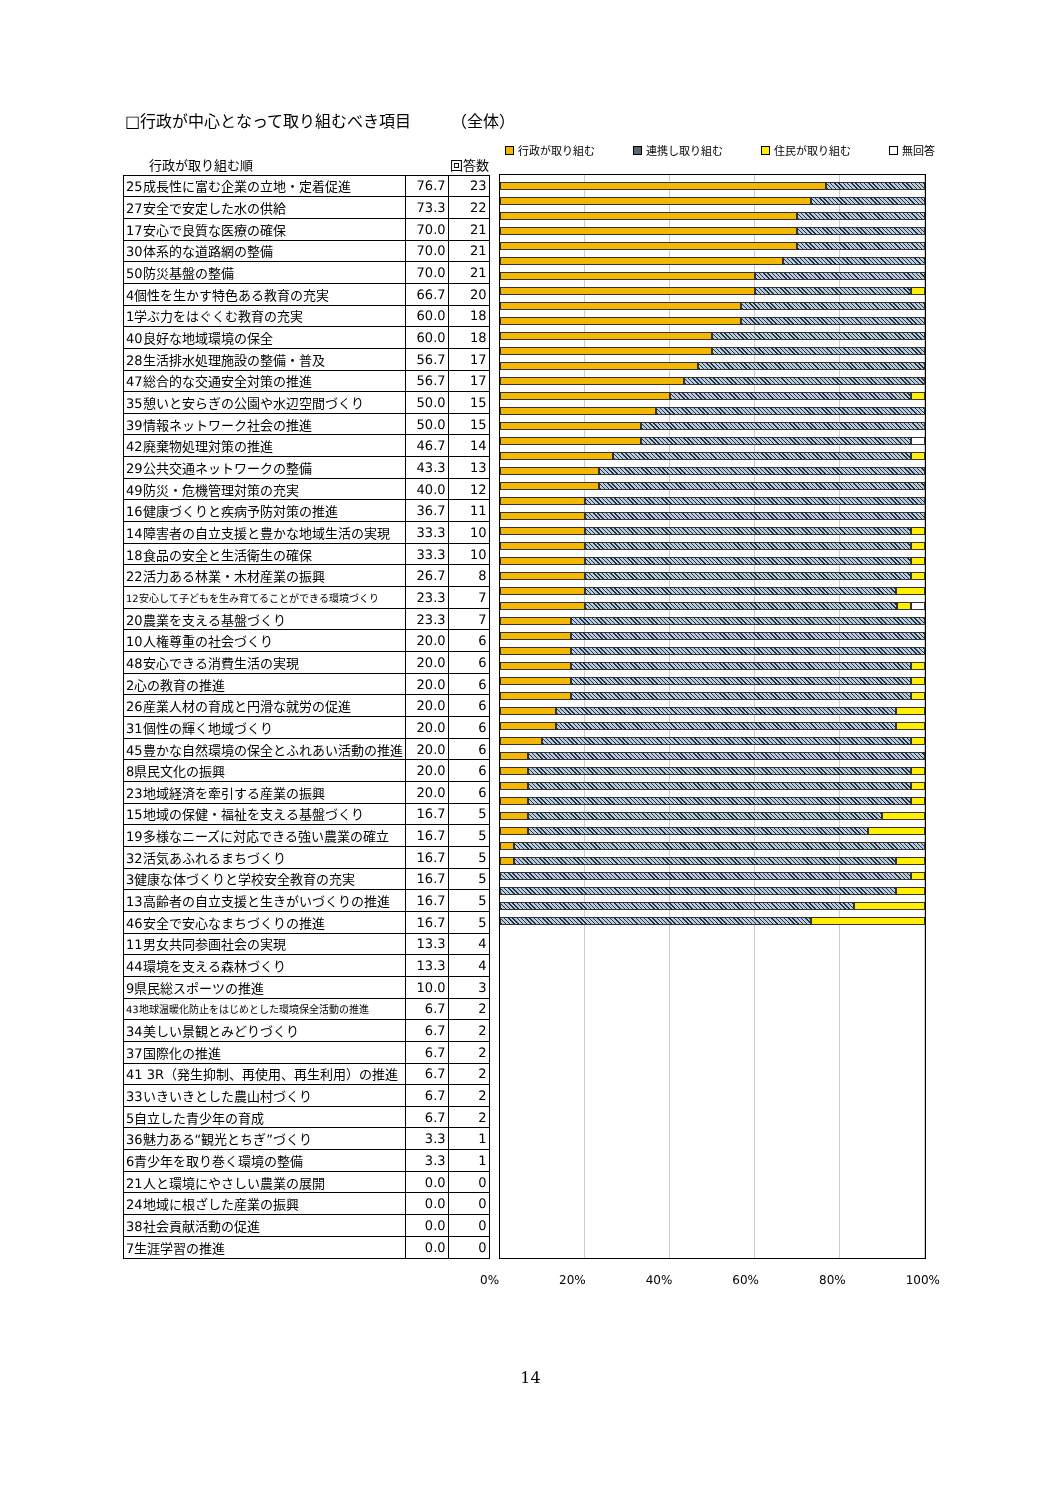□行政が中心となって取り組むべき項目　　　（全体）
行政が取り組む 連携し取り組む 住民が取り組む 無回答
| 行政が取り組む順 | | 回答数 |
| --- | --- | --- |
| 25成長性に富む企業の立地・定着促進 | 76.7 | 23 |
| 27安全で安定した水の供給 | 73.3 | 22 |
| 17安心で良質な医療の確保 | 70.0 | 21 |
| 30体系的な道路網の整備 | 70.0 | 21 |
| 50防災基盤の整備 | 70.0 | 21 |
| 4個性を生かす特色ある教育の充実 | 66.7 | 20 |
| 1学ぶ力をはぐくむ教育の充実 | 60.0 | 18 |
| 40良好な地域環境の保全 | 60.0 | 18 |
| 28生活排水処理施設の整備・普及 | 56.7 | 17 |
| 47総合的な交通安全対策の推進 | 56.7 | 17 |
| 35憩いと安らぎの公園や水辺空間づくり | 50.0 | 15 |
| 39情報ネットワーク社会の推進 | 50.0 | 15 |
| 42廃棄物処理対策の推進 | 46.7 | 14 |
| 29公共交通ネットワークの整備 | 43.3 | 13 |
| 49防災・危機管理対策の充実 | 40.0 | 12 |
| 16健康づくりと疾病予防対策の推進 | 36.7 | 11 |
| 14障害者の自立支援と豊かな地域生活の実現 | 33.3 | 10 |
| 18食品の安全と生活衛生の確保 | 33.3 | 10 |
| 22活力ある林業・木材産業の振興 | 26.7 | 8 |
| 12安心して子どもを生み育てることができる環境づくり | 23.3 | 7 |
| 20農業を支える基盤づくり | 23.3 | 7 |
| 10人権尊重の社会づくり | 20.0 | 6 |
| 48安心できる消費生活の実現 | 20.0 | 6 |
| 2心の教育の推進 | 20.0 | 6 |
| 26産業人材の育成と円滑な就労の促進 | 20.0 | 6 |
| 31個性の輝く地域づくり | 20.0 | 6 |
| 45豊かな自然環境の保全とふれあい活動の推進 | 20.0 | 6 |
| 8県民文化の振興 | 20.0 | 6 |
| 23地域経済を牽引する産業の振興 | 20.0 | 6 |
| 15地域の保健・福祉を支える基盤づくり | 16.7 | 5 |
| 19多様なニーズに対応できる強い農業の確立 | 16.7 | 5 |
| 32活気あふれるまちづくり | 16.7 | 5 |
| 3健康な体づくりと学校安全教育の充実 | 16.7 | 5 |
| 13高齢者の自立支援と生きがいづくりの推進 | 16.7 | 5 |
| 46安全で安心なまちづくりの推進 | 16.7 | 5 |
| 11男女共同参画社会の実現 | 13.3 | 4 |
| 44環境を支える森林づくり | 13.3 | 4 |
| 9県民総スポーツの推進 | 10.0 | 3 |
| 43地球温暖化防止をはじめとした環境保全活動の推進 | 6.7 | 2 |
| 34美しい景観とみどりづくり | 6.7 | 2 |
| 37国際化の推進 | 6.7 | 2 |
| 41 3R（発生抑制、再使用、再生利用）の推進 | 6.7 | 2 |
| 33いきいきとした農山村づくり | 6.7 | 2 |
| 5自立した青少年の育成 | 6.7 | 2 |
| 36魅力ある“観光とちぎ”づくり | 3.3 | 1 |
| 6青少年を取り巻く環境の整備 | 3.3 | 1 |
| 21人と環境にやさしい農業の展開 | 0.0 | 0 |
| 24地域に根ざした産業の振興 | 0.0 | 0 |
| 38社会貢献活動の促進 | 0.0 | 0 |
| 7生涯学習の推進 | 0.0 | 0 |
0% 20% 40% 60% 80% 100%
14